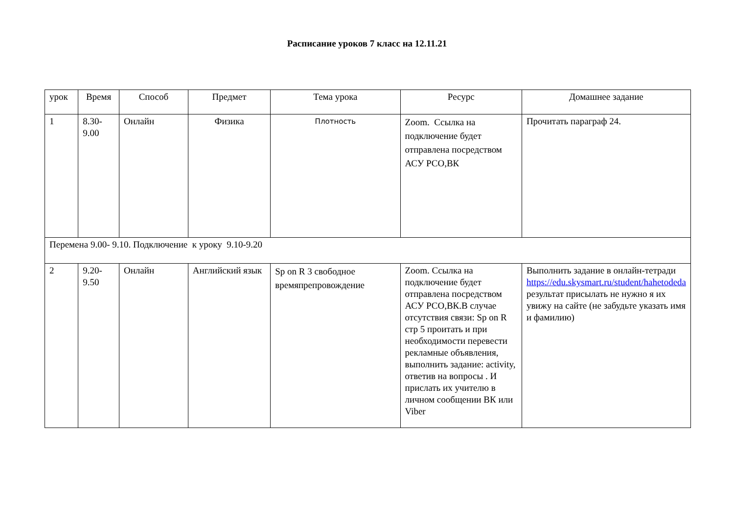Расписание уроков 7 класс на 12.11.21
| урок | Время | Способ | Предмет | Тема урока | Ресурс | Домашнее задание |
| 1 | 8.30- 9.00 | Онлайн | Физика | Плотность | Zoom. Ссылка на подключение будет отправлена посредством АСУ РСО,ВК | Прочитать параграф 24. |
| Перемена 9.00- 9.10. Подключение к уроку 9.10-9.20 | | | | | | |
| 2 | 9.20- 9.50 | Онлайн | Английский язык | Sp on R 3 свободное времяпрепровождение | Zoom. Ссылка на подключение будет отправлена посредством АСУ РСО,ВК.В случае отсутствия связи: Sp on R стр 5 проитать и при необходимости перевести рекламные объявления, выполнить задание: activity, ответив на вопросы . И прислать их учителю в личном сообщении ВК или Viber | Выполнить задание в онлайн-тетради https://edu.skysmart.ru/student/hahetodeda результат присылать не нужно я их увижу на сайте (не забудьте указать имя и фамилию) |